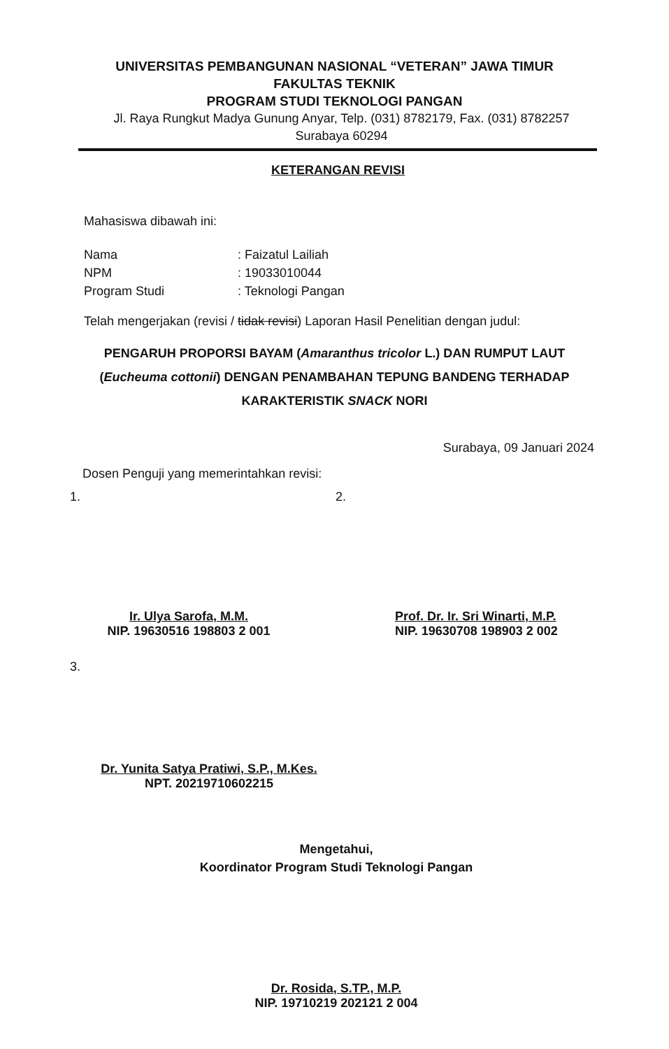UNIVERSITAS PEMBANGUNAN NASIONAL “VETERAN” JAWA TIMUR
FAKULTAS TEKNIK
PROGRAM STUDI TEKNOLOGI PANGAN
Jl. Raya Rungkut Madya Gunung Anyar, Telp. (031) 8782179, Fax. (031) 8782257
Surabaya 60294
KETERANGAN REVISI
Mahasiswa dibawah ini:
Nama
: Faizatul Lailiah
NPM
: 19033010044
Program Studi
: Teknologi Pangan
Telah mengerjakan (revisi / tidak revisi) Laporan Hasil Penelitian dengan judul:
PENGARUH PROPORSI BAYAM (Amaranthus tricolor L.) DAN RUMPUT LAUT (Eucheuma cottonii) DENGAN PENAMBAHAN TEPUNG BANDENG TERHADAP KARAKTERISTIK SNACK NORI
Surabaya, 09 Januari 2024
Dosen Penguji yang memerintahkan revisi:
1.
Ir. Ulya Sarofa, M.M.
NIP. 19630516 198803 2 001
2.
Prof. Dr. Ir. Sri Winarti, M.P.
NIP. 19630708 198903 2 002
3.
Dr. Yunita Satya Pratiwi, S.P., M.Kes.
NPT. 20219710602215
Mengetahui,
Koordinator Program Studi Teknologi Pangan
Dr. Rosida, S.TP., M.P.
NIP. 19710219 202121 2 004